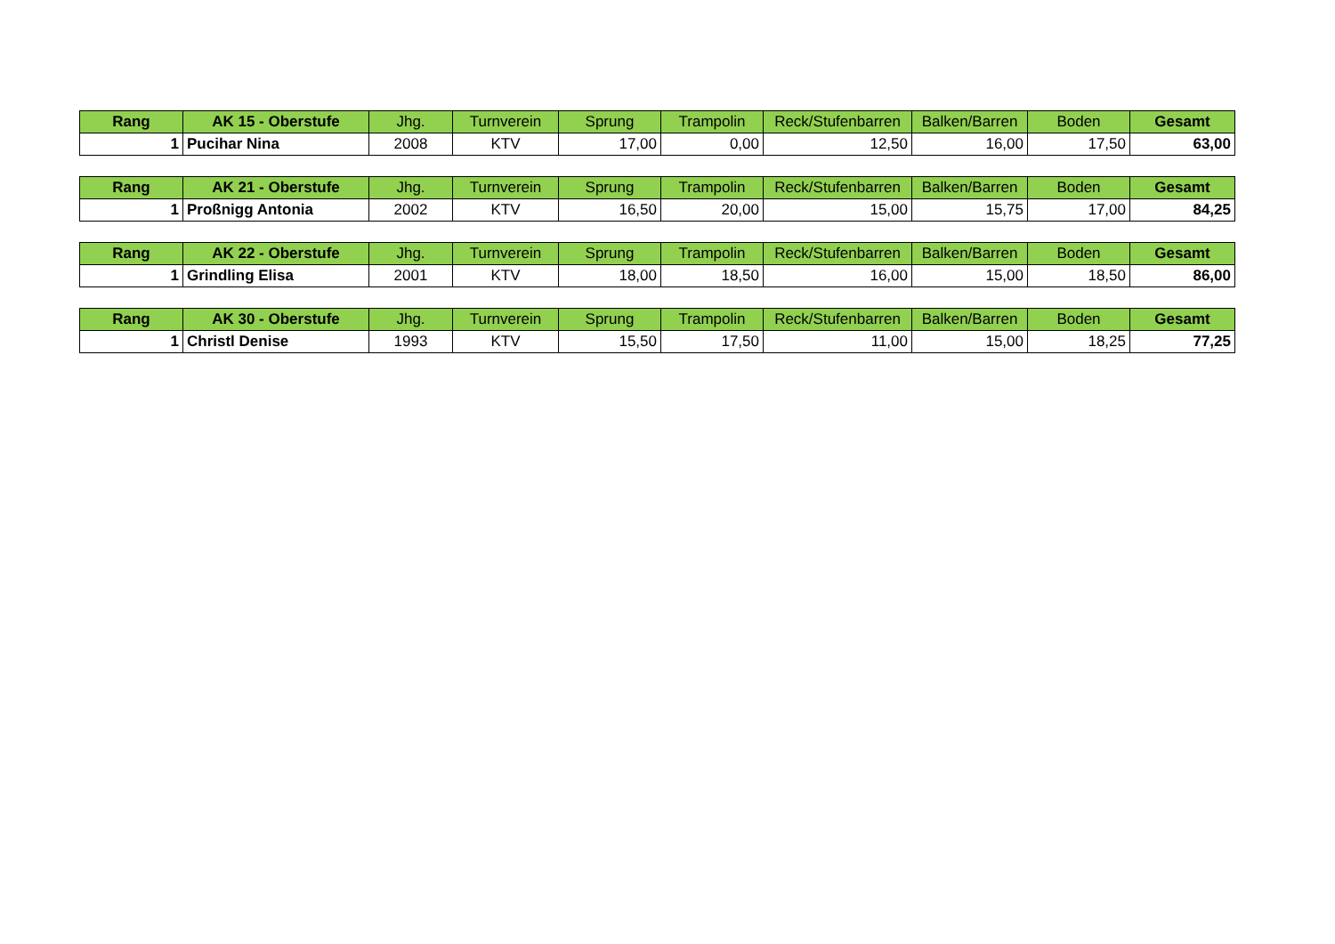| Rang | AK 15 - Oberstufe | Jhg. | Turnverein | Sprung | Trampolin | Reck/Stufenbarren | Balken/Barren | Boden | Gesamt |
| --- | --- | --- | --- | --- | --- | --- | --- | --- | --- |
| 1 | Pucihar Nina | 2008 | KTV | 17,00 | 0,00 | 12,50 | 16,00 | 17,50 | 63,00 |
| Rang | AK 21 - Oberstufe | Jhg. | Turnverein | Sprung | Trampolin | Reck/Stufenbarren | Balken/Barren | Boden | Gesamt |
| --- | --- | --- | --- | --- | --- | --- | --- | --- | --- |
| 1 | Proßnigg Antonia | 2002 | KTV | 16,50 | 20,00 | 15,00 | 15,75 | 17,00 | 84,25 |
| Rang | AK 22 - Oberstufe | Jhg. | Turnverein | Sprung | Trampolin | Reck/Stufenbarren | Balken/Barren | Boden | Gesamt |
| --- | --- | --- | --- | --- | --- | --- | --- | --- | --- |
| 1 | Grindling Elisa | 2001 | KTV | 18,00 | 18,50 | 16,00 | 15,00 | 18,50 | 86,00 |
| Rang | AK 30 - Oberstufe | Jhg. | Turnverein | Sprung | Trampolin | Reck/Stufenbarren | Balken/Barren | Boden | Gesamt |
| --- | --- | --- | --- | --- | --- | --- | --- | --- | --- |
| 1 | Christl Denise | 1993 | KTV | 15,50 | 17,50 | 11,00 | 15,00 | 18,25 | 77,25 |